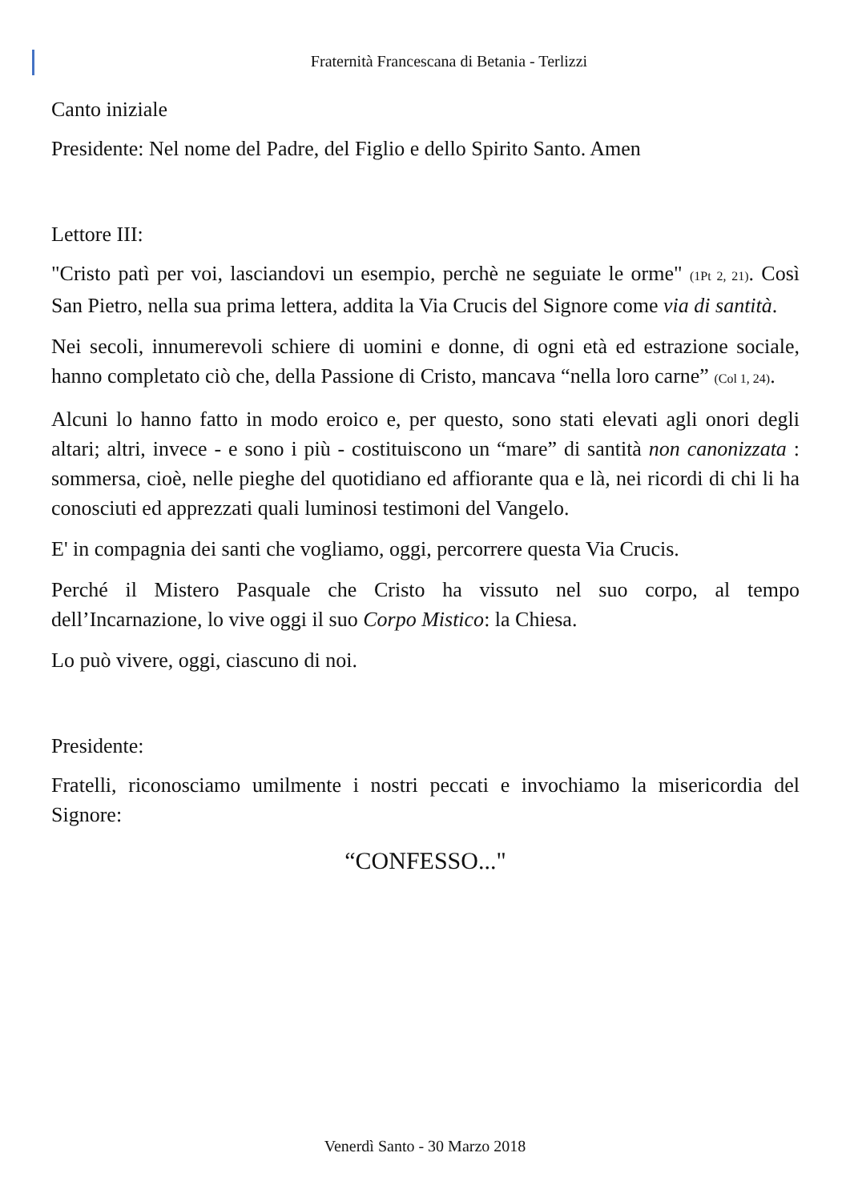Fraternità Francescana di Betania - Terlizzi
Canto iniziale
Presidente: Nel nome del Padre, del Figlio e dello Spirito Santo. Amen
Lettore III:
"Cristo patì per voi, lasciandovi un esempio, perchè ne seguiate le orme" (1Pt 2, 21). Così San Pietro, nella sua prima lettera, addita la Via Crucis del Signore come via di santità.
Nei secoli, innumerevoli schiere di uomini e donne, di ogni età ed estrazione sociale, hanno completato ciò che, della Passione di Cristo, mancava “nella loro carne” (Col 1, 24).
Alcuni lo hanno fatto in modo eroico e, per questo, sono stati elevati agli onori degli altari; altri, invece - e sono i più - costituiscono un “mare” di santità non canonizzata : sommersa, cioè, nelle pieghe del quotidiano ed affiorante qua e là, nei ricordi di chi li ha conosciuti ed apprezzati quali luminosi testimoni del Vangelo.
E' in compagnia dei santi che vogliamo, oggi, percorrere questa Via Crucis.
Perché il Mistero Pasquale che Cristo ha vissuto nel suo corpo, al tempo dell’Incarnazione, lo vive oggi il suo Corpo Mistico: la Chiesa.
Lo può vivere, oggi, ciascuno di noi.
Presidente:
Fratelli, riconosciamo umilmente i nostri peccati e invochiamo la misericordia del Signore:
“CONFESSO..."
Venerdì Santo - 30 Marzo 2018